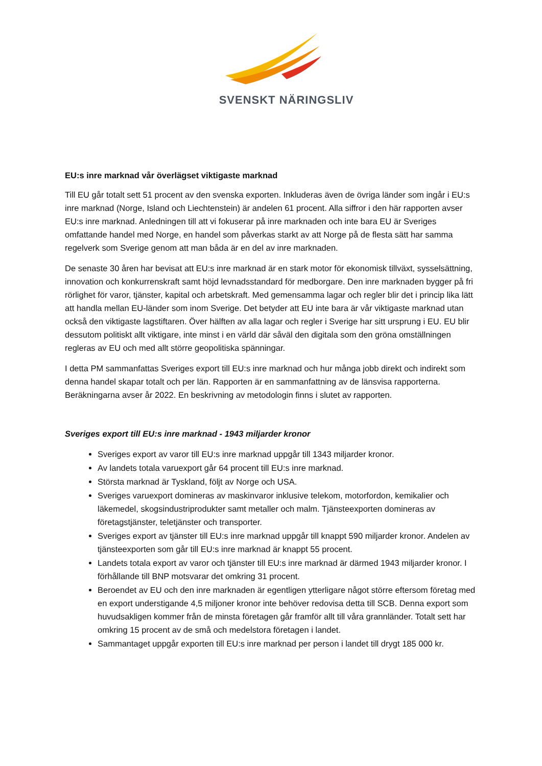SVENSKT NÄRINGSLIV
EU:s inre marknad vår överlägset viktigaste marknad
Till EU går totalt sett 51 procent av den svenska exporten. Inkluderas även de övriga länder som ingår i EU:s inre marknad (Norge, Island och Liechtenstein) är andelen 61 procent. Alla siffror i den här rapporten avser EU:s inre marknad. Anledningen till att vi fokuserar på inre marknaden och inte bara EU är Sveriges omfattande handel med Norge, en handel som påverkas starkt av att Norge på de flesta sätt har samma regelverk som Sverige genom att man båda är en del av inre marknaden.
De senaste 30 åren har bevisat att EU:s inre marknad är en stark motor för ekonomisk tillväxt, sysselsättning, innovation och konkurrenskraft samt höjd levnadsstandard för medborgare. Den inre marknaden bygger på fri rörlighet för varor, tjänster, kapital och arbetskraft. Med gemensamma lagar och regler blir det i princip lika lätt att handla mellan EU-länder som inom Sverige. Det betyder att EU inte bara är vår viktigaste marknad utan också den viktigaste lagstiftaren. Över hälften av alla lagar och regler i Sverige har sitt ursprung i EU. EU blir dessutom politiskt allt viktigare, inte minst i en värld där såväl den digitala som den gröna omställningen regleras av EU och med allt större geopolitiska spänningar.
I detta PM sammanfattas Sveriges export till EU:s inre marknad och hur många jobb direkt och indirekt som denna handel skapar totalt och per län. Rapporten är en sammanfattning av de länsvisa rapporterna. Beräkningarna avser år 2022. En beskrivning av metodologin finns i slutet av rapporten.
Sveriges export till EU:s inre marknad - 1943 miljarder kronor
Sveriges export av varor till EU:s inre marknad uppgår till 1343 miljarder kronor.
Av landets totala varuexport går 64 procent till EU:s inre marknad.
Största marknad är Tyskland, följt av Norge och USA.
Sveriges varuexport domineras av maskinvaror inklusive telekom, motorfordon, kemikalier och läkemedel, skogsindustriprodukter samt metaller och malm. Tjänsteexporten domineras av företagstjänster, teletjänster och transporter.
Sveriges export av tjänster till EU:s inre marknad uppgår till knappt 590 miljarder kronor. Andelen av tjänsteexporten som går till EU:s inre marknad är knappt 55 procent.
Landets totala export av varor och tjänster till EU:s inre marknad är därmed 1943 miljarder kronor. I förhållande till BNP motsvarar det omkring 31 procent.
Beroendet av EU och den inre marknaden är egentligen ytterligare något större eftersom företag med en export understigande 4,5 miljoner kronor inte behöver redovisa detta till SCB. Denna export som huvudsakligen kommer från de minsta företagen går framför allt till våra grannländer. Totalt sett har omkring 15 procent av de små och medelstora företagen i landet.
Sammantaget uppgår exporten till EU:s inre marknad per person i landet till drygt 185 000 kr.